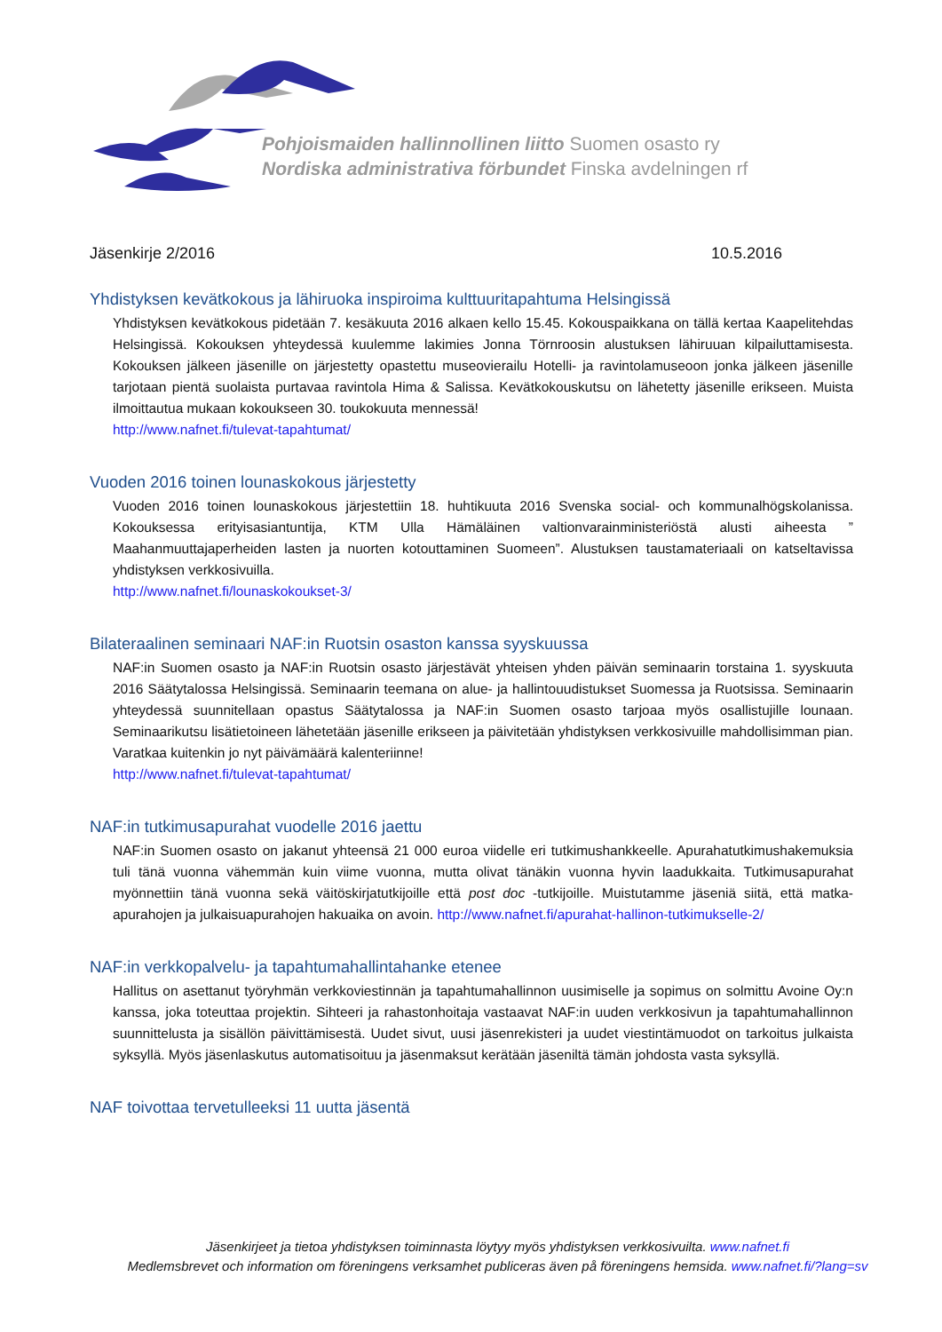Pohjoismaiden hallinnollinen liitto Suomen osasto ry
Nordiska administrativa förbundet Finska avdelningen rf
Jäsenkirje 2/2016 10.5.2016
Yhdistyksen kevätkokous ja lähiruoka inspiroima kulttuuritapahtuma Helsingissä
Yhdistyksen kevätkokous pidetään 7. kesäkuuta 2016 alkaen kello 15.45. Kokouspaikkana on tällä kertaa Kaapelitehdas Helsingissä. Kokouksen yhteydessä kuulemme lakimies Jonna Törnroosin alustuksen lähiruuan kilpailuttamisesta. Kokouksen jälkeen jäsenille on järjestetty opastettu museovierailu Hotelli- ja ravintolamuseoon jonka jälkeen jäsenille tarjotaan pientä suolaista purtavaa ravintola Hima & Salissa. Kevätkokouskutsu on lähetetty jäsenille erikseen. Muista ilmoittautua mukaan kokoukseen 30. toukokuuta mennessä!
http://www.nafnet.fi/tulevat-tapahtumat/
Vuoden 2016 toinen lounaskokous järjestetty
Vuoden 2016 toinen lounaskokous järjestettiin 18. huhtikuuta 2016 Svenska social- och kommunalhögskolanissa. Kokouksessa erityisasiantuntija, KTM Ulla Hämäläinen valtionvarainministeriöstä alusti aiheesta ” Maahanmuuttajaperheiden lasten ja nuorten kotouttaminen Suomeen”. Alustuksen taustamateriaali on katseltavissa yhdistyksen verkkosivuilla.
http://www.nafnet.fi/lounaskokoukset-3/
Bilateraalinen seminaari NAF:in Ruotsin osaston kanssa syyskuussa
NAF:in Suomen osasto ja NAF:in Ruotsin osasto järjestävät yhteisen yhden päivän seminaarin torstaina 1. syyskuuta 2016 Säätytalossa Helsingissä. Seminaarin teemana on alue- ja hallintouudistukset Suomessa ja Ruotsissa. Seminaarin yhteydessä suunnitellaan opastus Säätytalossa ja NAF:in Suomen osasto tarjoaa myös osallistujille lounaan. Seminaarikutsu lisätietoineen lähetetään jäsenille erikseen ja päivitetään yhdistyksen verkkosivuille mahdollisimman pian. Varatkaa kuitenkin jo nyt päivämäärä kalenteriinne!
http://www.nafnet.fi/tulevat-tapahtumat/
NAF:in tutkimusapurahat vuodelle 2016 jaettu
NAF:in Suomen osasto on jakanut yhteensä 21 000 euroa viidelle eri tutkimushankkeelle. Apurahatutkimushakemuksia tuli tänä vuonna vähemmän kuin viime vuonna, mutta olivat tänäkin vuonna hyvin laadukkaita. Tutkimusapurahat myönnettiin tänä vuonna sekä väitöskirjatutkijoille että post doc -tutkijoille. Muistutamme jäseniä siitä, että matka-apurahojen ja julkaisuapurahojen hakuaika on avoin. http://www.nafnet.fi/apurahat-hallinon-tutkimukselle-2/
NAF:in verkkopalvelu- ja tapahtumahallintahanke etenee
Hallitus on asettanut työryhmän verkkoviestinnän ja tapahtumahallinnon uusimiselle ja sopimus on solmittu Avoine Oy:n kanssa, joka toteuttaa projektin. Sihteeri ja rahastonhoitaja vastaavat NAF:in uuden verkkosivun ja tapahtumahallinnon suunnittelusta ja sisällön päivittämisestä. Uudet sivut, uusi jäsenrekisteri ja uudet viestintämuodot on tarkoitus julkaista syksyllä. Myös jäsenlaskutus automatisoituu ja jäsenmaksut kerätään jäseniltä tämän johdosta vasta syksyllä.
NAF toivottaa tervetulleeksi 11 uutta jäsentä
Jäsenkirjeet ja tietoa yhdistyksen toiminnasta löytyy myös yhdistyksen verkkosivuilta. www.nafnet.fi
Medlemsbrevet och information om föreningens verksamhet publiceras även på föreningens hemsida. www.nafnet.fi/?lang=sv